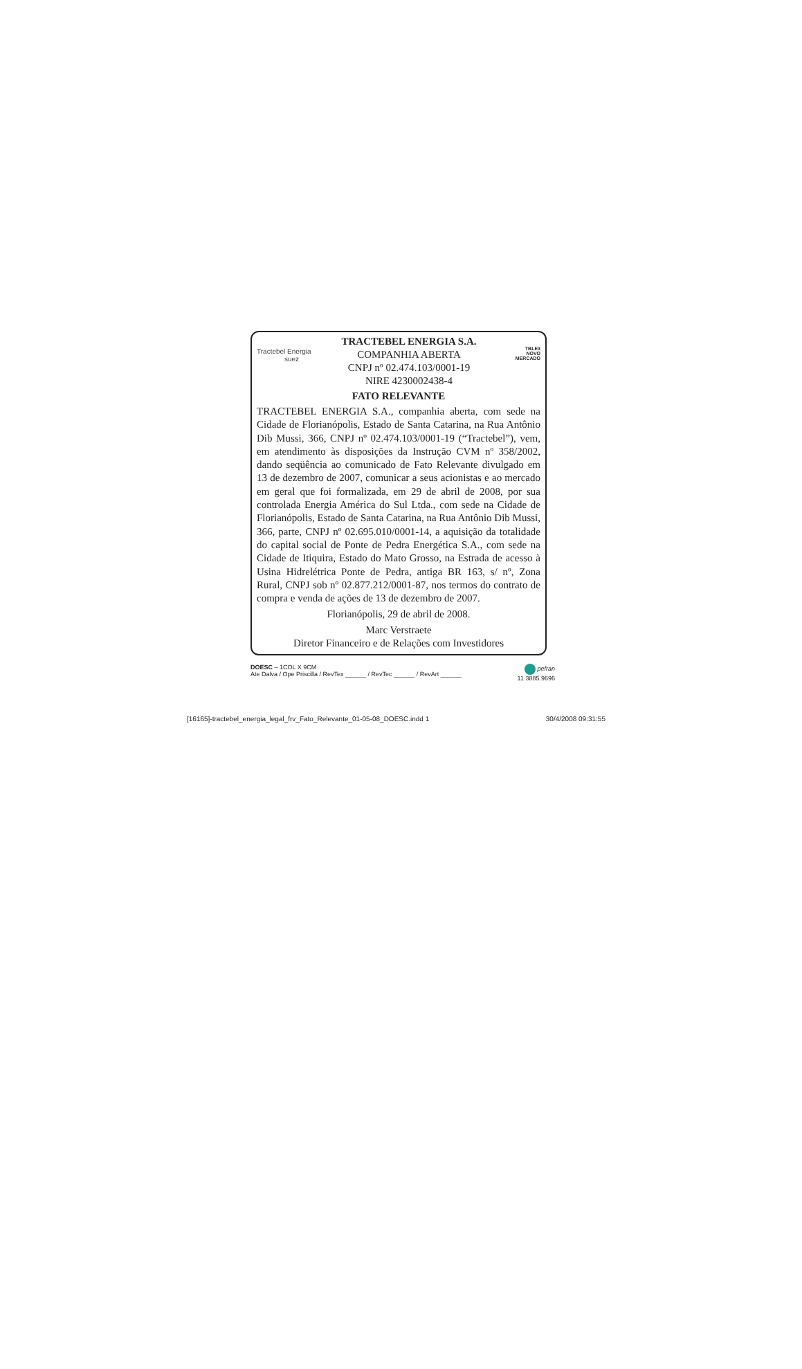Tractebel Energia
suez
TRACTEBEL ENERGIA S.A.
COMPANHIA ABERTA
CNPJ nº 02.474.103/0001-19
NIRE 4230002438-4
TBLE3
NOVO
MERCADO
FATO RELEVANTE
TRACTEBEL ENERGIA S.A., companhia aberta, com sede na Cidade de Florianópolis, Estado de Santa Catarina, na Rua Antônio Dib Mussi, 366, CNPJ nº 02.474.103/0001-19 (“Tractebel”), vem, em atendimento às disposições da Instrução CVM nº 358/2002, dando seqüência ao comunicado de Fato Relevante divulgado em 13 de dezembro de 2007, comunicar a seus acionistas e ao mercado em geral que foi formalizada, em 29 de abril de 2008, por sua controlada Energia América do Sul Ltda., com sede na Cidade de Florianópolis, Estado de Santa Catarina, na Rua Antônio Dib Mussi, 366, parte, CNPJ nº 02.695.010/0001-14, a aquisição da totalidade do capital social de Ponte de Pedra Energética S.A., com sede na Cidade de Itiquira, Estado do Mato Grosso, na Estrada de acesso à Usina Hidrelétrica Ponte de Pedra, antiga BR 163, s/ nº, Zona Rural, CNPJ sob nº 02.877.212/0001-87, nos termos do contrato de compra e venda de ações de 13 de dezembro de 2007.
Florianópolis, 29 de abril de 2008.
Marc Verstraete
Diretor Financeiro e de Relações com Investidores
DOESC – 1COL X 9CM
Ate Dalva / Ope Priscilla / RevTex ______ / RevTec ______ / RevArt ______
pefran
11 3885.9696
[16165]-tractebel_energia_legal_frv_Fato_Relevante_01-05-08_DOESC.indd 1 30/4/2008 09:31:55